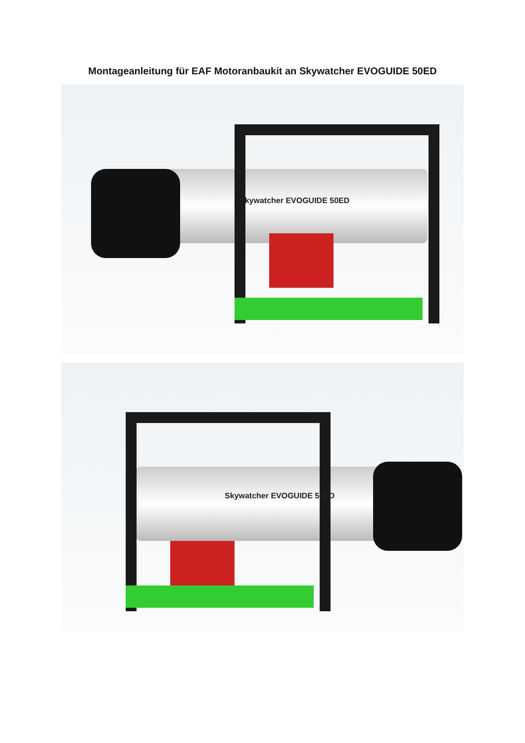Montageanleitung für EAF Motoranbaukit an Skywatcher EVOGUIDE 50ED
Skywatcher EVOGUIDE 50ED
Skywatcher EVOGUIDE 50ED